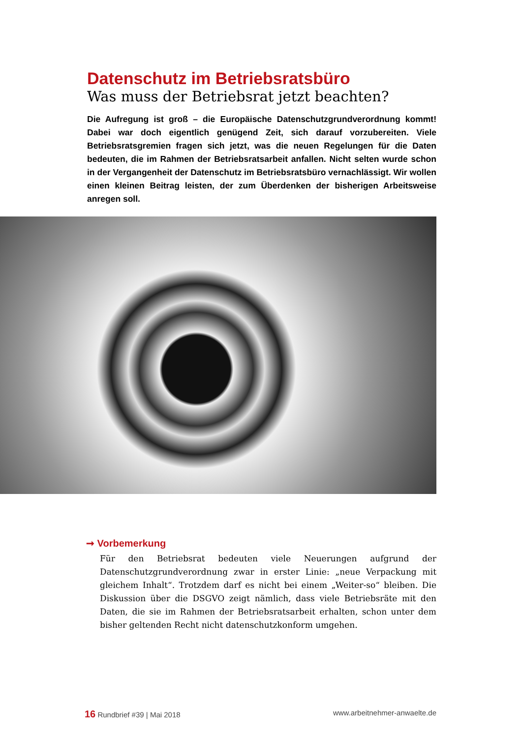Datenschutz im Betriebsratsbüro
Was muss der Betriebsrat jetzt beachten?
Die Aufregung ist groß – die Europäische Datenschutzgrundverordnung kommt! Dabei war doch eigentlich genügend Zeit, sich darauf vorzubereiten. Viele Betriebsratsgremien fragen sich jetzt, was die neuen Regelungen für die Daten bedeuten, die im Rahmen der Betriebsratsarbeit anfallen. Nicht selten wurde schon in der Vergangenheit der Datenschutz im Betriebsratsbüro vernachlässigt. Wir wollen einen kleinen Beitrag leisten, der zum Überdenken der bisherigen Arbeitsweise anregen soll.
➞ Vorbemerkung
Für den Betriebsrat bedeuten viele Neuerungen aufgrund der Datenschutzgrundverordnung zwar in erster Linie: „neue Verpackung mit gleichem Inhalt“. Trotzdem darf es nicht bei einem „Weiter-so“ bleiben. Die Diskussion über die DSGVO zeigt nämlich, dass viele Betriebsräte mit den Daten, die sie im Rahmen der Betriebsratsarbeit erhalten, schon unter dem bisher geltenden Recht nicht datenschutzkonform umgehen.
16 Rundbrief #39 | Mai 2018 www.arbeitnehmer-anwaelte.de